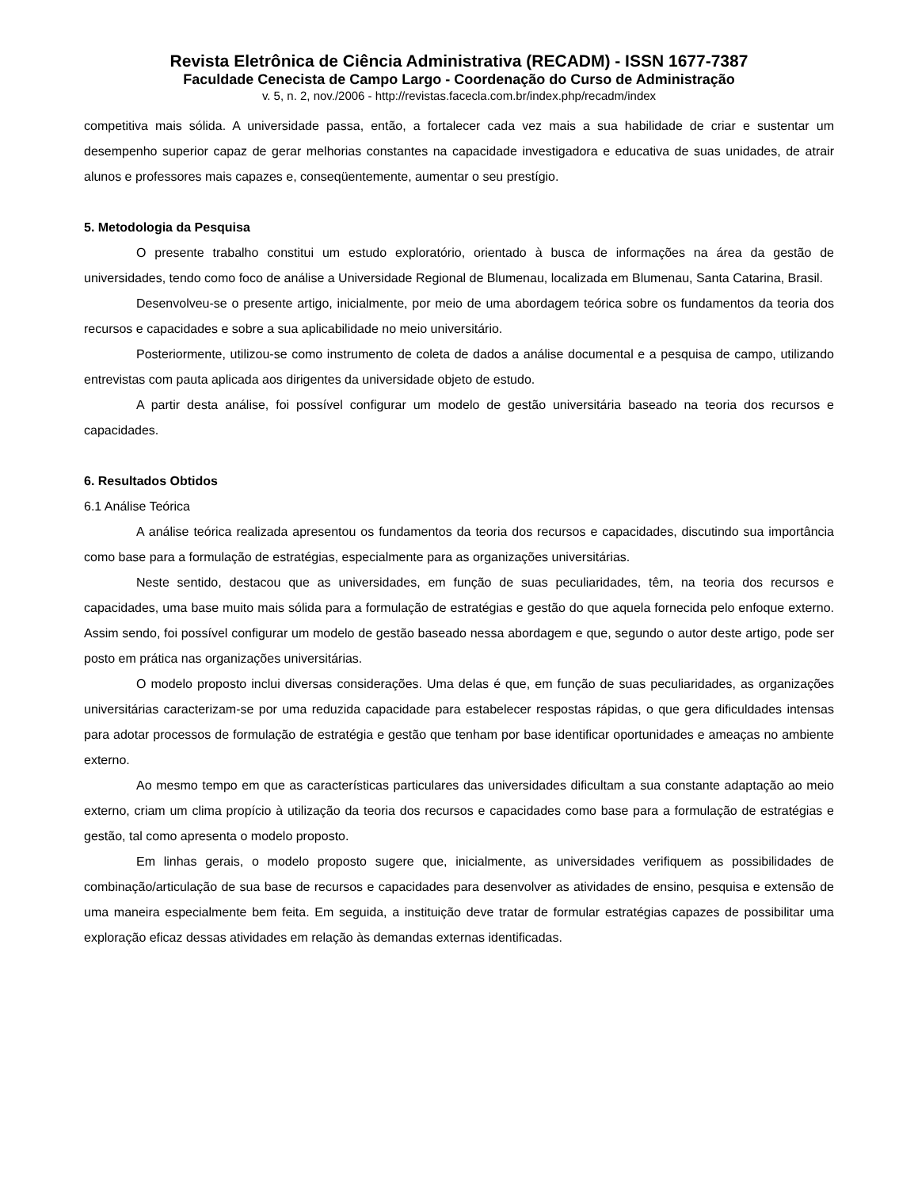Revista Eletrônica de Ciência Administrativa (RECADM) - ISSN 1677-7387
Faculdade Cenecista de Campo Largo - Coordenação do Curso de Administração
v. 5, n. 2, nov./2006 - http://revistas.facecla.com.br/index.php/recadm/index
competitiva mais sólida. A universidade passa, então, a fortalecer cada vez mais a sua habilidade de criar e sustentar um desempenho superior capaz de gerar melhorias constantes na capacidade investigadora e educativa de suas unidades, de atrair alunos e professores mais capazes e, conseqüentemente, aumentar o seu prestígio.
5. Metodologia da Pesquisa
O presente trabalho constitui um estudo exploratório, orientado à busca de informações na área da gestão de universidades, tendo como foco de análise a Universidade Regional de Blumenau, localizada em Blumenau, Santa Catarina, Brasil.
Desenvolveu-se o presente artigo, inicialmente, por meio de uma abordagem teórica sobre os fundamentos da teoria dos recursos e capacidades e sobre a sua aplicabilidade no meio universitário.
Posteriormente, utilizou-se como instrumento de coleta de dados a análise documental e a pesquisa de campo, utilizando entrevistas com pauta aplicada aos dirigentes da universidade objeto de estudo.
A partir desta análise, foi possível configurar um modelo de gestão universitária baseado na teoria dos recursos e capacidades.
6. Resultados Obtidos
6.1 Análise Teórica
A análise teórica realizada apresentou os fundamentos da teoria dos recursos e capacidades, discutindo sua importância como base para a formulação de estratégias, especialmente para as organizações universitárias.
Neste sentido, destacou que as universidades, em função de suas peculiaridades, têm, na teoria dos recursos e capacidades, uma base muito mais sólida para a formulação de estratégias e gestão do que aquela fornecida pelo enfoque externo. Assim sendo, foi possível configurar um modelo de gestão baseado nessa abordagem e que, segundo o autor deste artigo, pode ser posto em prática nas organizações universitárias.
O modelo proposto inclui diversas considerações. Uma delas é que, em função de suas peculiaridades, as organizações universitárias caracterizam-se por uma reduzida capacidade para estabelecer respostas rápidas, o que gera dificuldades intensas para adotar processos de formulação de estratégia e gestão que tenham por base identificar oportunidades e ameaças no ambiente externo.
Ao mesmo tempo em que as características particulares das universidades dificultam a sua constante adaptação ao meio externo, criam um clima propício à utilização da teoria dos recursos e capacidades como base para a formulação de estratégias e gestão, tal como apresenta o modelo proposto.
Em linhas gerais, o modelo proposto sugere que, inicialmente, as universidades verifiquem as possibilidades de combinação/articulação de sua base de recursos e capacidades para desenvolver as atividades de ensino, pesquisa e extensão de uma maneira especialmente bem feita. Em seguida, a instituição deve tratar de formular estratégias capazes de possibilitar uma exploração eficaz dessas atividades em relação às demandas externas identificadas.